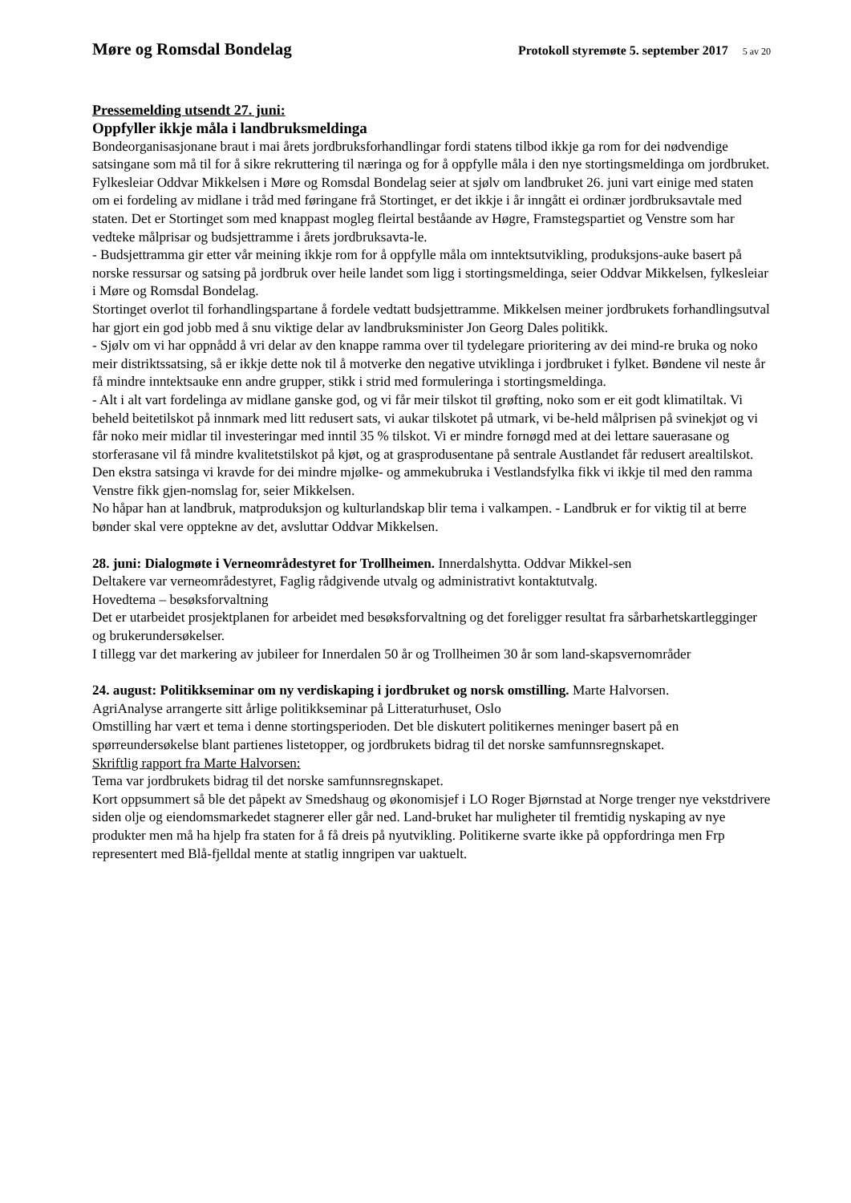Møre og Romsdal Bondelag Protokoll styremøte 5. september 2017 5 av 20
Pressemelding utsendt 27. juni:
Oppfyller ikkje måla i landbruksmeldinga
Bondeorganisasjonane braut i mai årets jordbruksforhandlingar fordi statens tilbod ikkje ga rom for dei nødvendige satsingane som må til for å sikre rekruttering til næringa og for å oppfylle måla i den nye stortingsmeldinga om jordbruket.
Fylkesleiar Oddvar Mikkelsen i Møre og Romsdal Bondelag seier at sjølv om landbruket 26. juni vart einige med staten om ei fordeling av midlane i tråd med føringane frå Stortinget, er det ikkje i år inngått ei ordinær jordbruksavtale med staten. Det er Stortinget som med knappast mogleg fleirtal beståande av Høgre, Framstegspartiet og Venstre som har vedteke målprisar og budsjettramme i årets jordbruksavta-le.
- Budsjettramma gir etter vår meining ikkje rom for å oppfylle måla om inntektsutvikling, produksjons-auke basert på norske ressursar og satsing på jordbruk over heile landet som ligg i stortingsmeldinga, seier Oddvar Mikkelsen, fylkesleiar i Møre og Romsdal Bondelag.
Stortinget overlot til forhandlingspartane å fordele vedtatt budsjettramme. Mikkelsen meiner jordbrukets forhandlingsutval har gjort ein god jobb med å snu viktige delar av landbruksminister Jon Georg Dales politikk.
- Sjølv om vi har oppnådd å vri delar av den knappe ramma over til tydelegare prioritering av dei mind-re bruka og noko meir distriktssatsing, så er ikkje dette nok til å motverke den negative utviklinga i jordbruket i fylket. Bøndene vil neste år få mindre inntektsauke enn andre grupper, stikk i strid med formuleringa i stortingsmeldinga.
- Alt i alt vart fordelinga av midlane ganske god, og vi får meir tilskot til grøfting, noko som er eit godt klimatiltak. Vi beheld beitetilskot på innmark med litt redusert sats, vi aukar tilskotet på utmark, vi be-held målprisen på svinekjøt og vi får noko meir midlar til investeringar med inntil 35 % tilskot. Vi er mindre fornøgd med at dei lettare sauerasane og storferasane vil få mindre kvalitetstilskot på kjøt, og at grasprodusentane på sentrale Austlandet får redusert arealtilskot. Den ekstra satsinga vi kravde for dei mindre mjølke- og ammekubruka i Vestlandsfylka fikk vi ikkje til med den ramma Venstre fikk gjen-nomslag for, seier Mikkelsen.
No håpar han at landbruk, matproduksjon og kulturlandskap blir tema i valkampen. - Landbruk er for viktig til at berre bønder skal vere opptekne av det, avsluttar Oddvar Mikkelsen.
28. juni: Dialogmøte i Verneområdestyret for Trollheimen. Innerdalshytta. Oddvar Mikkel-sen
Deltakere var verneområdestyret, Faglig rådgivende utvalg og administrativt kontaktutvalg.
Hovedtema – besøksforvaltning
Det er utarbeidet prosjektplanen for arbeidet med besøksforvaltning og det foreligger resultat fra sårbarhetskartlegginger og brukerundersøkelser.
I tillegg var det markering av jubileer for Innerdalen 50 år og Trollheimen 30 år som land-skapsvernområder
24. august: Politikkseminar om ny verdiskaping i jordbruket og norsk omstilling. Marte Halvorsen.
AgriAnalyse arrangerte sitt årlige politikkseminar på Litteraturhuset, Oslo
Omstilling har vært et tema i denne stortingsperioden. Det ble diskutert politikernes meninger basert på en spørreundersøkelse blant partienes listetopper, og jordbrukets bidrag til det norske samfunnsregnskapet.
Skriftlig rapport fra Marte Halvorsen:
Tema var jordbrukets bidrag til det norske samfunnsregnskapet.
Kort oppsummert så ble det påpekt av Smedshaug og økonomisjef i LO Roger Bjørnstad at Norge trenger nye vekstdrivere siden olje og eiendomsmarkedet stagnerer eller går ned. Land-bruket har muligheter til fremtidig nyskaping av nye produkter men må ha hjelp fra staten for å få dreis på nyutvikling. Politikerne svarte ikke på oppfordringa men Frp representert med Blå-fjelldal mente at statlig inngripen var uaktuelt.